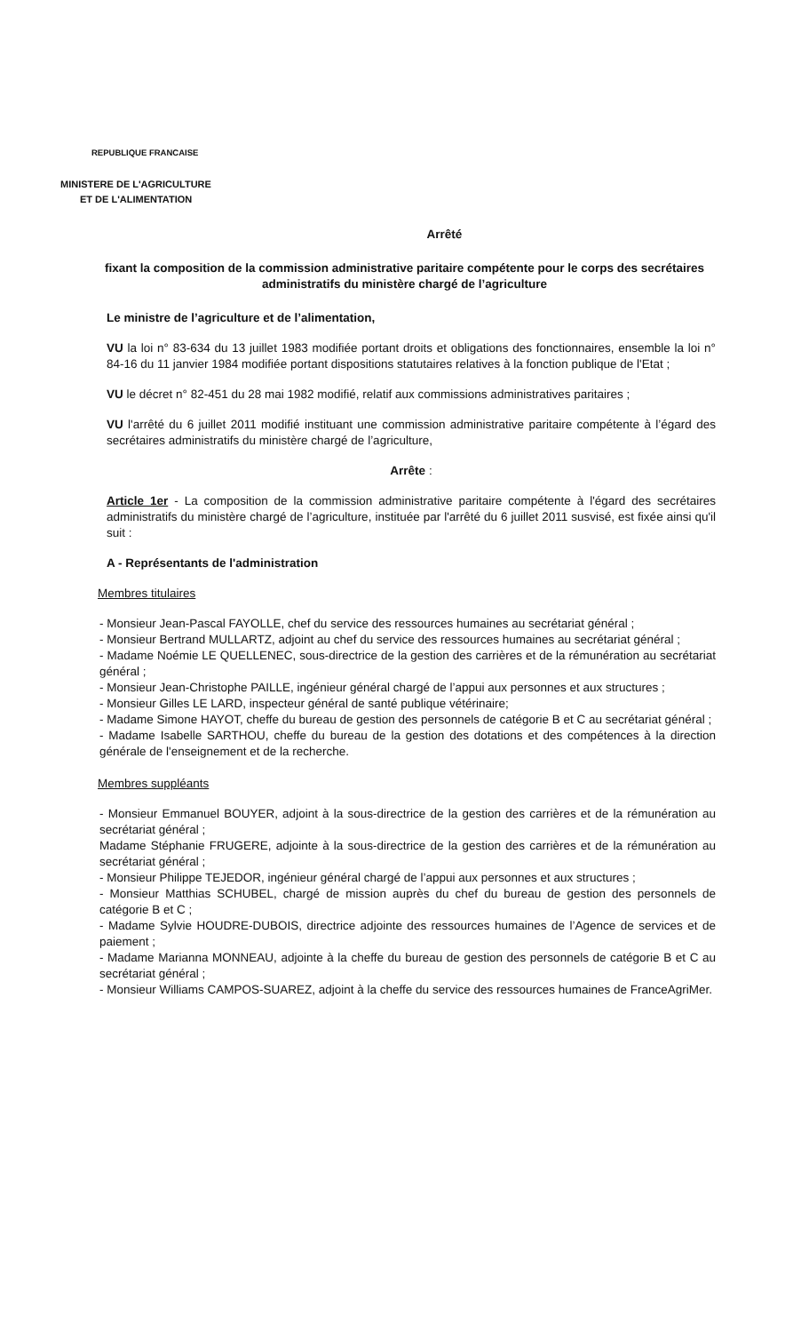REPUBLIQUE FRANCAISE
MINISTERE DE L'AGRICULTURE
ET DE L'ALIMENTATION
Arrêté
fixant la composition de la commission administrative paritaire compétente pour le corps des secrétaires administratifs du ministère chargé de l’agriculture
Le ministre de l’agriculture et de l’alimentation,
VU la loi n° 83-634 du 13 juillet 1983 modifiée portant droits et obligations des fonctionnaires, ensemble la loi n° 84-16 du 11 janvier 1984 modifiée portant dispositions statutaires relatives à la fonction publique de l'Etat ;
VU le décret n° 82-451 du 28 mai 1982 modifié, relatif aux commissions administratives paritaires ;
VU l'arrêté du 6 juillet 2011 modifié instituant une commission administrative paritaire compétente à l’égard des secrétaires administratifs du ministère chargé de l’agriculture,
Arrête :
Article 1er - La composition de la commission administrative paritaire compétente à l'égard des secrétaires administratifs du ministère chargé de l’agriculture, instituée par l'arrêté du 6 juillet 2011 susvisé, est fixée ainsi qu'il suit :
A - Représentants de l'administration
Membres titulaires
- Monsieur Jean-Pascal FAYOLLE, chef du service des ressources humaines au secrétariat général ;
- Monsieur Bertrand MULLARTZ, adjoint au chef du service des ressources humaines au secrétariat général ;
- Madame Noémie LE QUELLENEC, sous-directrice de la gestion des carrières et de la rémunération au secrétariat général ;
- Monsieur Jean-Christophe PAILLE, ingénieur général chargé de l’appui aux personnes et aux structures ;
- Monsieur Gilles LE LARD, inspecteur général de santé publique vétérinaire;
- Madame Simone HAYOT, cheffe du bureau de gestion des personnels de catégorie B et C au secrétariat général ;
- Madame Isabelle SARTHOU, cheffe du bureau de la gestion des dotations et des compétences à la direction générale de l'enseignement et de la recherche.
Membres suppléants
- Monsieur Emmanuel BOUYER, adjoint à la sous-directrice de la gestion des carrières et de la rémunération au secrétariat général ;
Madame Stéphanie FRUGERE, adjointe à la sous-directrice de la gestion des carrières et de la rémunération au secrétariat général ;
- Monsieur Philippe TEJEDOR, ingénieur général chargé de l’appui aux personnes et aux structures ;
- Monsieur Matthias SCHUBEL, chargé de mission auprès du chef du bureau de gestion des personnels de catégorie B et C ;
- Madame Sylvie HOUDRE-DUBOIS, directrice adjointe des ressources humaines de l’Agence de services et de paiement ;
- Madame Marianna MONNEAU, adjointe à la cheffe du bureau de gestion des personnels de catégorie B et C au secrétariat général ;
- Monsieur Williams CAMPOS-SUAREZ, adjoint à la cheffe du service des ressources humaines de FranceAgriMer.